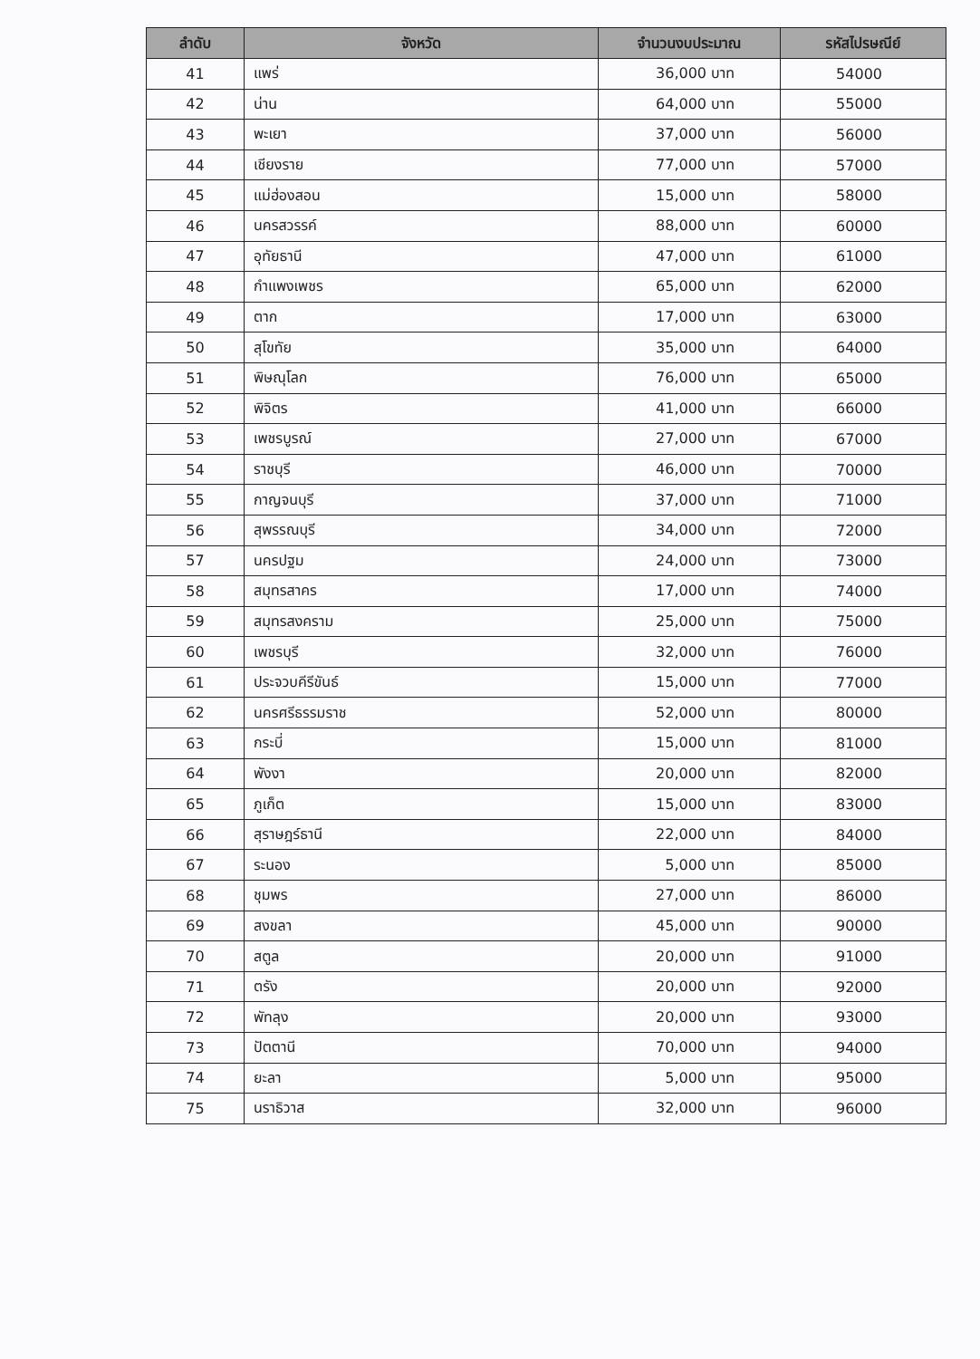| ลำดับ | จังหวัด | จำนวนงบประมาณ | รหัสไปรษณีย์ |
| --- | --- | --- | --- |
| 41 | แพร่ | 36,000 บาท | 54000 |
| 42 | น่าน | 64,000 บาท | 55000 |
| 43 | พะเยา | 37,000 บาท | 56000 |
| 44 | เชียงราย | 77,000 บาท | 57000 |
| 45 | แม่ฮ่องสอน | 15,000 บาท | 58000 |
| 46 | นครสวรรค์ | 88,000 บาท | 60000 |
| 47 | อุทัยธานี | 47,000 บาท | 61000 |
| 48 | กำแพงเพชร | 65,000 บาท | 62000 |
| 49 | ตาก | 17,000 บาท | 63000 |
| 50 | สุโขทัย | 35,000 บาท | 64000 |
| 51 | พิษณุโลก | 76,000 บาท | 65000 |
| 52 | พิจิตร | 41,000 บาท | 66000 |
| 53 | เพชรบูรณ์ | 27,000 บาท | 67000 |
| 54 | ราชบุรี | 46,000 บาท | 70000 |
| 55 | กาญจนบุรี | 37,000 บาท | 71000 |
| 56 | สุพรรณบุรี | 34,000 บาท | 72000 |
| 57 | นครปฐม | 24,000 บาท | 73000 |
| 58 | สมุทรสาคร | 17,000 บาท | 74000 |
| 59 | สมุทรสงคราม | 25,000 บาท | 75000 |
| 60 | เพชรบุรี | 32,000 บาท | 76000 |
| 61 | ประจวบคีรีขันธ์ | 15,000 บาท | 77000 |
| 62 | นครศรีธรรมราช | 52,000 บาท | 80000 |
| 63 | กระบี่ | 15,000 บาท | 81000 |
| 64 | พังงา | 20,000 บาท | 82000 |
| 65 | ภูเก็ต | 15,000 บาท | 83000 |
| 66 | สุราษฎร์ธานี | 22,000 บาท | 84000 |
| 67 | ระนอง | 5,000 บาท | 85000 |
| 68 | ชุมพร | 27,000 บาท | 86000 |
| 69 | สงขลา | 45,000 บาท | 90000 |
| 70 | สตูล | 20,000 บาท | 91000 |
| 71 | ตรัง | 20,000 บาท | 92000 |
| 72 | พัทลุง | 20,000 บาท | 93000 |
| 73 | ปัตตานี | 70,000 บาท | 94000 |
| 74 | ยะลา | 5,000 บาท | 95000 |
| 75 | นราธิวาส | 32,000 บาท | 96000 |